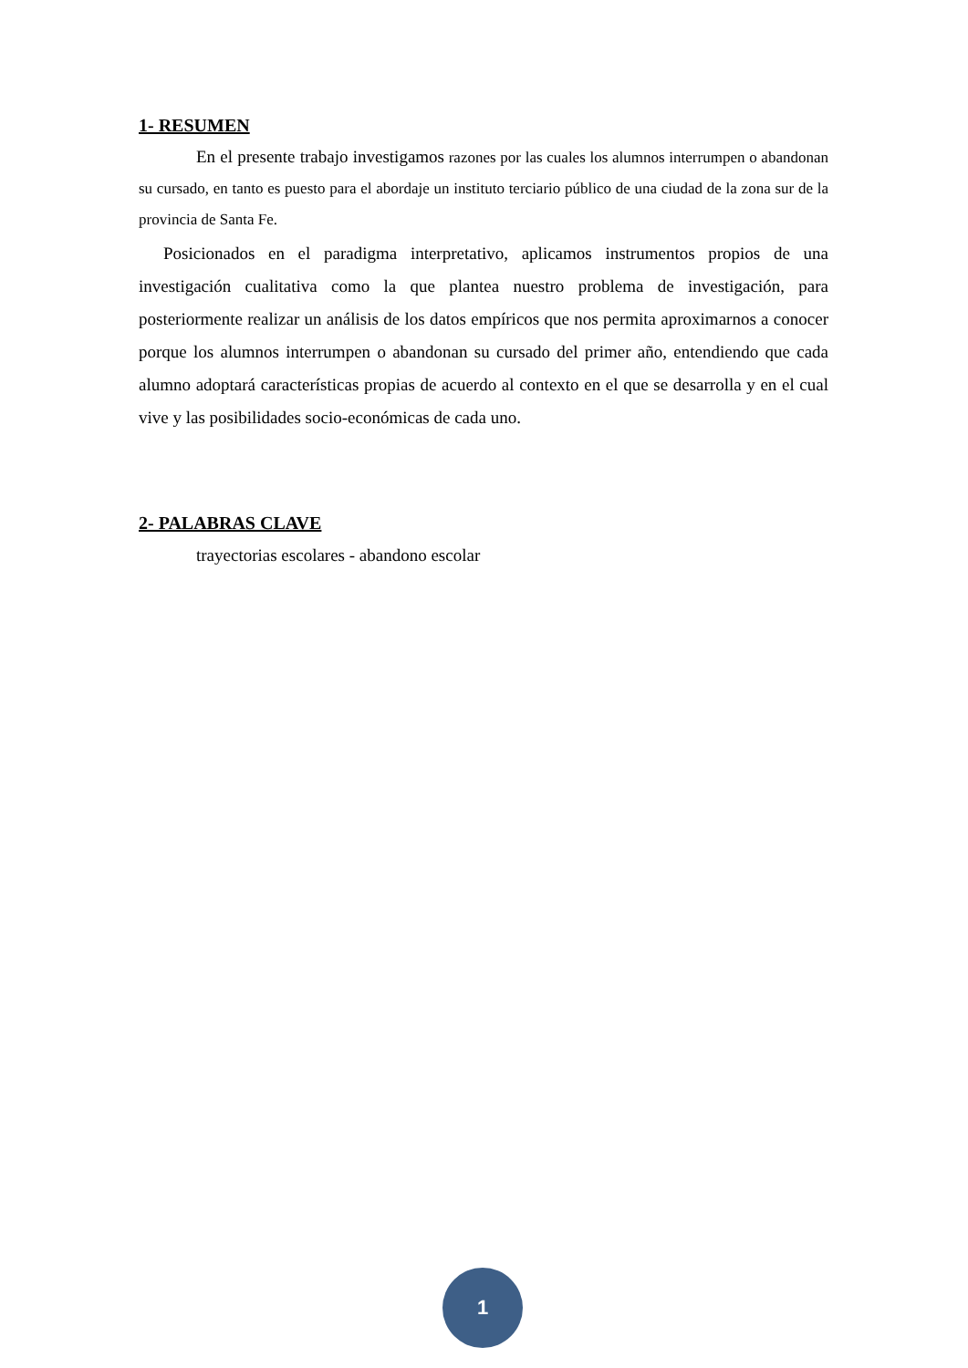1- RESUMEN
En el presente trabajo investigamos razones por las cuales los alumnos interrumpen o abandonan su cursado, en tanto es puesto para el abordaje un instituto terciario público de una ciudad de la zona sur de la provincia de Santa Fe.
Posicionados en el paradigma interpretativo, aplicamos instrumentos propios de una investigación cualitativa como la que plantea nuestro problema de investigación, para posteriormente realizar un análisis de los datos empíricos que nos permita aproximarnos a conocer porque los alumnos interrumpen o abandonan su cursado del primer año, entendiendo que cada alumno adoptará características propias de acuerdo al contexto en el que se desarrolla y en el cual vive y las posibilidades socio-económicas de cada uno.
2- PALABRAS CLAVE
trayectorias escolares - abandono escolar
1